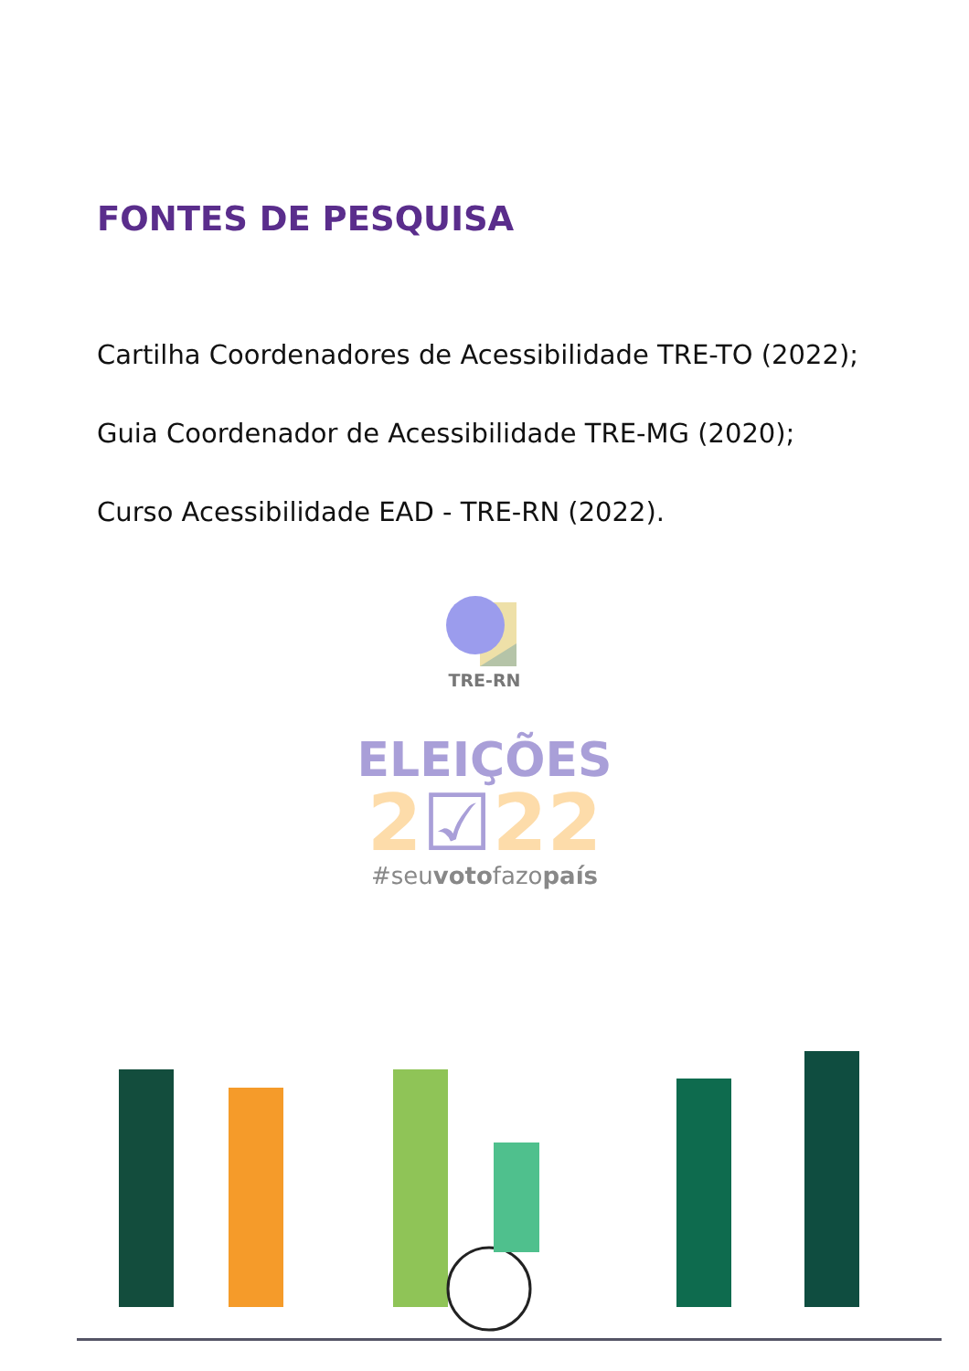FONTES DE PESQUISA
Cartilha Coordenadores de Acessibilidade TRE-TO (2022);
Guia Coordenador de Acessibilidade TRE-MG (2020);
Curso Acessibilidade EAD - TRE-RN (2022).
TRE-RN
ELEIÇÕES
2☑22
#seuvotofazopaís